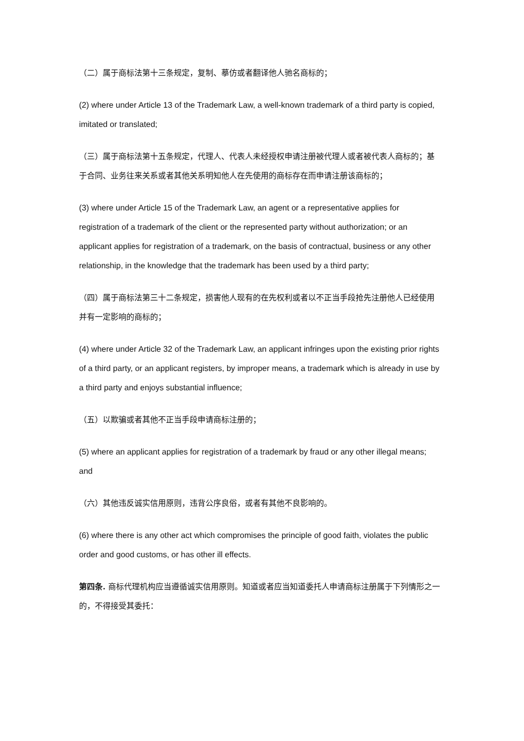（二）属于商标法第十三条规定，复制、摹仿或者翻译他人驰名商标的；
(2) where under Article 13 of the Trademark Law, a well-known trademark of a third party is copied, imitated or translated;
（三）属于商标法第十五条规定，代理人、代表人未经授权申请注册被代理人或者被代表人商标的；基于合同、业务往来关系或者其他关系明知他人在先使用的商标存在而申请注册该商标的；
(3) where under Article 15 of the Trademark Law, an agent or a representative applies for registration of a trademark of the client or the represented party without authorization; or an applicant applies for registration of a trademark, on the basis of contractual, business or any other relationship, in the knowledge that the trademark has been used by a third party;
（四）属于商标法第三十二条规定，损害他人现有的在先权利或者以不正当手段抢先注册他人已经使用并有一定影响的商标的；
(4) where under Article 32 of the Trademark Law, an applicant infringes upon the existing prior rights of a third party, or an applicant registers, by improper means, a trademark which is already in use by a third party and enjoys substantial influence;
（五）以欺骗或者其他不正当手段申请商标注册的；
(5) where an applicant applies for registration of a trademark by fraud or any other illegal means; and
（六）其他违反诚实信用原则，违背公序良俗，或者有其他不良影响的。
(6) where there is any other act which compromises the principle of good faith, violates the public order and good customs, or has other ill effects.
第四条. 商标代理机构应当遵循诚实信用原则。知道或者应当知道委托人申请商标注册属于下列情形之一的，不得接受其委托：